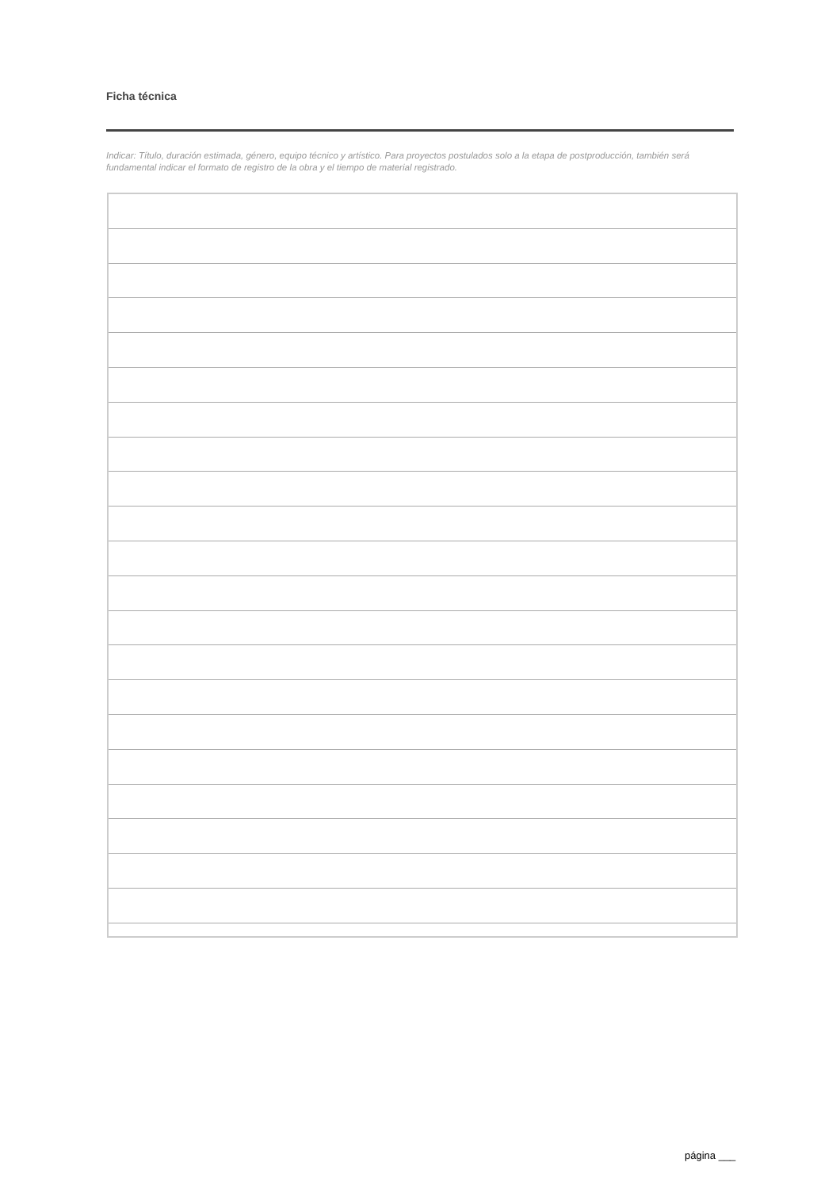Ficha técnica
Indicar: Título, duración estimada, género, equipo técnico y artístico. Para proyectos postulados solo a la etapa de postproducción, también será fundamental indicar el formato de registro de la obra y el tiempo de material registrado.
página ___